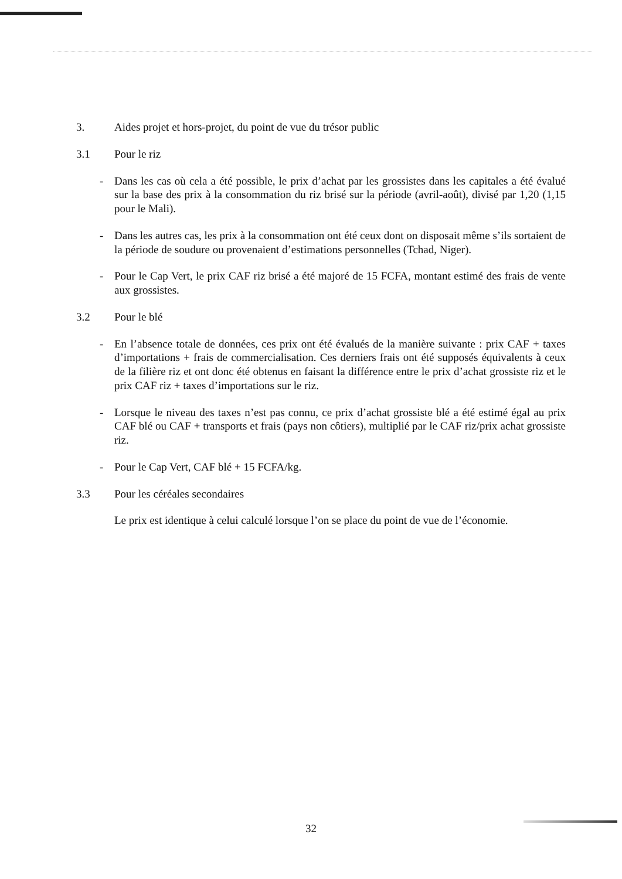3. Aides projet et hors-projet, du point de vue du trésor public
3.1 Pour le riz
- Dans les cas où cela a été possible, le prix d’achat par les grossistes dans les capitales a été évalué sur la base des prix à la consommation du riz brisé sur la période (avril-août), divisé par 1,20 (1,15 pour le Mali).
- Dans les autres cas, les prix à la consommation ont été ceux dont on disposait même s’ils sortaient de la période de soudure ou provenaient d’estimations personnelles (Tchad, Niger).
- Pour le Cap Vert, le prix CAF riz brisé a été majoré de 15 FCFA, montant estimé des frais de vente aux grossistes.
3.2 Pour le blé
- En l’absence totale de données, ces prix ont été évalués de la manière suivante : prix CAF + taxes d’importations + frais de commercialisation. Ces derniers frais ont été supposés équivalents à ceux de la filière riz et ont donc été obtenus en faisant la différence entre le prix d’achat grossiste riz et le prix CAF riz + taxes d’importations sur le riz.
- Lorsque le niveau des taxes n’est pas connu, ce prix d’achat grossiste blé a été estimé égal au prix CAF blé ou CAF + transports et frais (pays non côtiers), multiplié par le CAF riz/prix achat grossiste riz.
- Pour le Cap Vert, CAF blé + 15 FCFA/kg.
3.3 Pour les céréales secondaires
Le prix est identique à celui calculé lorsque l’on se place du point de vue de l’économie.
32